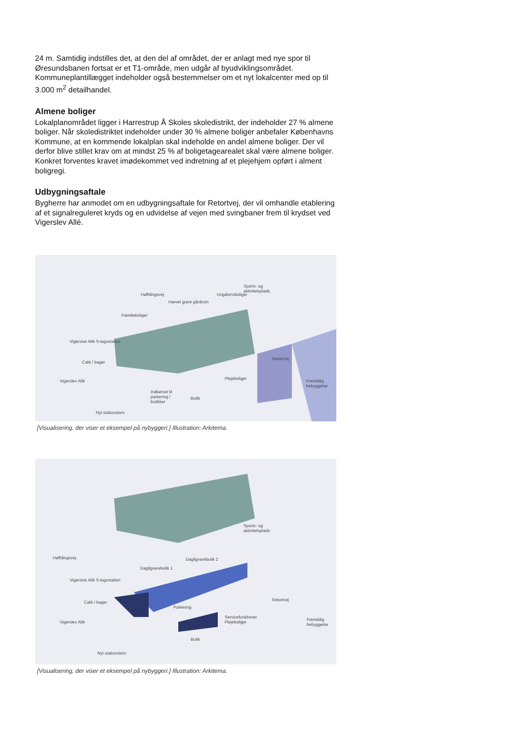24 m. Samtidig indstilles det, at den del af området, der er anlagt med nye spor til Øresundsbanen fortsat er et T1-område, men udgår af byudviklingsområdet. Kommuneplantillægget indeholder også bestemmelser om et nyt lokalcenter med op til 3.000 m<sup>2</sup> detailhandel.
Almene boliger
Lokalplanområdet ligger i Harrestrup Å Skoles skoledistrikt, der indeholder 27 % almene boliger. Når skoledistriktet indeholder under 30 % almene boliger anbefaler Københavns Kommune, at en kommende lokalplan skal indeholde en andel almene boliger. Der vil derfor blive stillet krav om at mindst 25 % af boligetagearealet skal være almene boliger. Konkret forventes kravet imødekommet ved indretning af et plejehjem opført i alment boligregi.
Udbygningsaftale
Bygherre har anmodet om en udbygningsaftale for Retortvej, der vil omhandle etablering af et signalreguleret kryds og en udvidelse af vejen med svingbaner frem til krydset ved Vigerslev Allé.
Sports- og
aktivitetsplads
Høffdingsvej Ungdomsboliger
Hævet grønt gårdrum
Familieboliger
Vigersive Allé S-togsstation
Retortvej
Café / bager
Vigerslev Allé Plejeboliger Fremtidig
bebyggelse
Indkørsel til
parkering /
butikker
Butik
Nyt stationstorv
[Visualisering, der viser et eksempel på nybyggeri.] Illustration: Arkitema.
Sports- og
aktivitetsplads
Høffdingsvej Dagligvarebutik 2
Dagligvarebutik 1
Vigersive Allé S-togsstation
Café / bager Retortvej
Parkering
Vigerslev Allé
Servicefunktioner
Plejeboliger
Fremtidig
bebyggelse
Butik
Nyt stationstorv
[Visualisering, der viser et eksempel på nybyggeri.] Illustration: Arkitema.